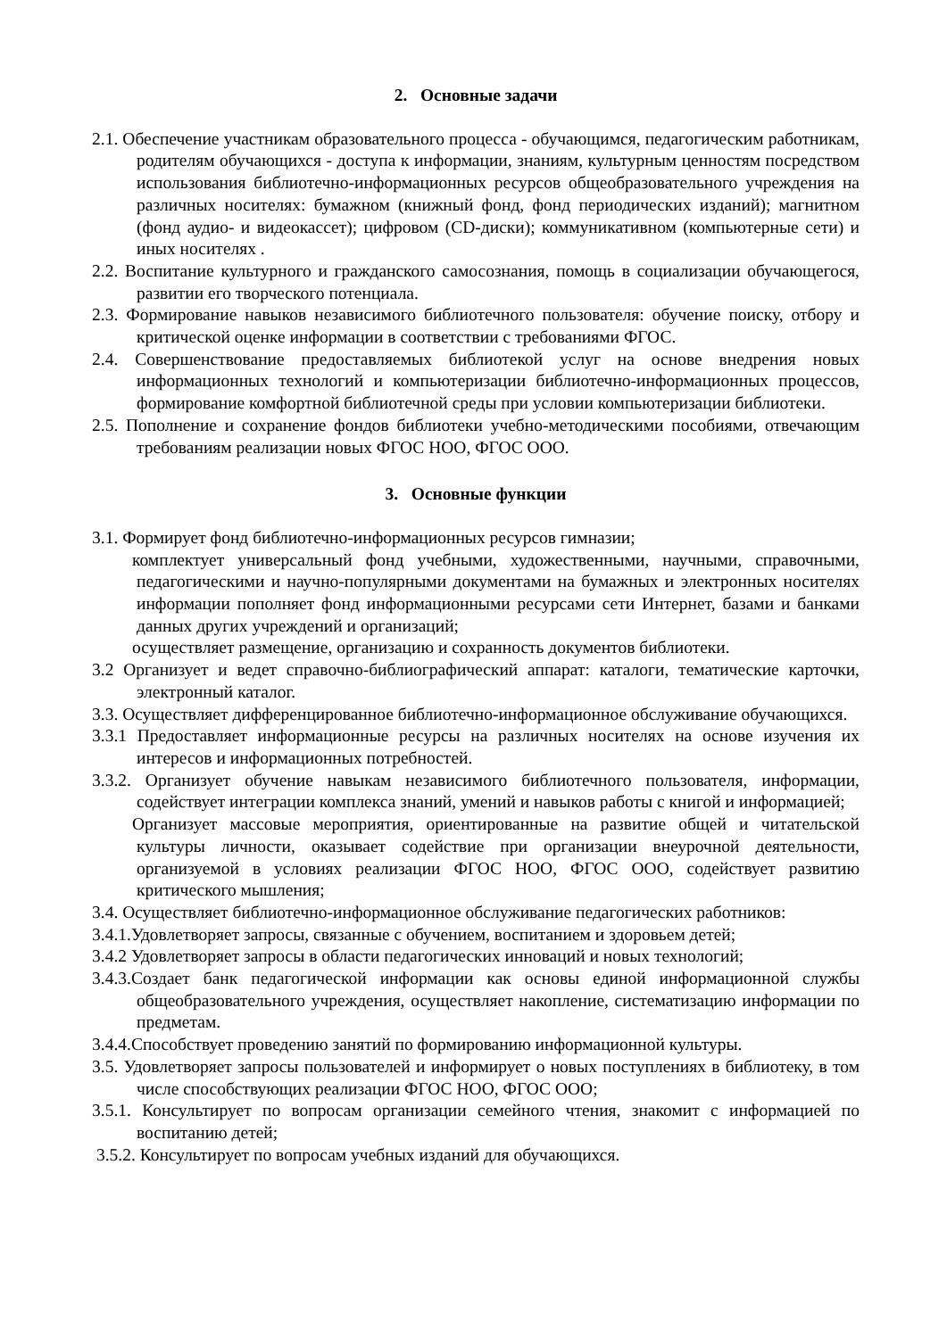2. Основные задачи
2.1. Обеспечение участникам образовательного процесса - обучающимся, педагогическим работникам, родителям обучающихся - доступа к информации, знаниям, культурным ценностям посредством использования библиотечно-информационных ресурсов общеобразовательного учреждения на различных носителях: бумажном (книжный фонд, фонд периодических изданий); магнитном (фонд аудио- и видеокассет); цифровом (CD-диски); коммуникативном (компьютерные сети) и иных носителях .
2.2. Воспитание культурного и гражданского самосознания, помощь в социализации обучающегося, развитии его творческого потенциала.
2.3. Формирование навыков независимого библиотечного пользователя: обучение поиску, отбору и критической оценке информации в соответствии с требованиями ФГОС.
2.4. Совершенствование предоставляемых библиотекой услуг на основе внедрения новых информационных технологий и компьютеризации библиотечно-информационных процессов, формирование комфортной библиотечной среды при условии компьютеризации библиотеки.
2.5. Пополнение и сохранение фондов библиотеки учебно-методическими пособиями, отвечающим требованиям реализации новых ФГОС НОО, ФГОС ООО.
3. Основные функции
3.1. Формирует фонд библиотечно-информационных ресурсов гимназии;
комплектует универсальный фонд учебными, художественными, научными, справочными, педагогическими и научно-популярными документами на бумажных и электронных носителях информации пополняет фонд информационными ресурсами сети Интернет, базами и банками данных других учреждений и организаций;
осуществляет размещение, организацию и сохранность документов библиотеки.
3.2 Организует и ведет справочно-библиографический аппарат: каталоги, тематические карточки, электронный каталог.
3.3. Осуществляет дифференцированное библиотечно-информационное обслуживание обучающихся.
3.3.1 Предоставляет информационные ресурсы на различных носителях на основе изучения их интересов и информационных потребностей.
3.3.2. Организует обучение навыкам независимого библиотечного пользователя, информации, содействует интеграции комплекса знаний, умений и навыков работы с книгой и информацией;
Организует массовые мероприятия, ориентированные на развитие общей и читательской культуры личности, оказывает содействие при организации внеурочной деятельности, организуемой в условиях реализации ФГОС НОО, ФГОС ООО, содействует развитию критического мышления;
3.4. Осуществляет библиотечно-информационное обслуживание педагогических работников:
3.4.1.Удовлетворяет запросы, связанные с обучением, воспитанием и здоровьем детей;
3.4.2 Удовлетворяет запросы в области педагогических инноваций и новых технологий;
3.4.3.Создает банк педагогической информации как основы единой информационной службы общеобразовательного учреждения, осуществляет накопление, систематизацию информации по предметам.
3.4.4.Способствует проведению занятий по формированию информационной культуры.
3.5. Удовлетворяет запросы пользователей и информирует о новых поступлениях в библиотеку, в том числе способствующих реализации ФГОС НОО, ФГОС ООО;
3.5.1. Консультирует по вопросам организации семейного чтения, знакомит с информацией по воспитанию детей;
3.5.2. Консультирует по вопросам учебных изданий для обучающихся.